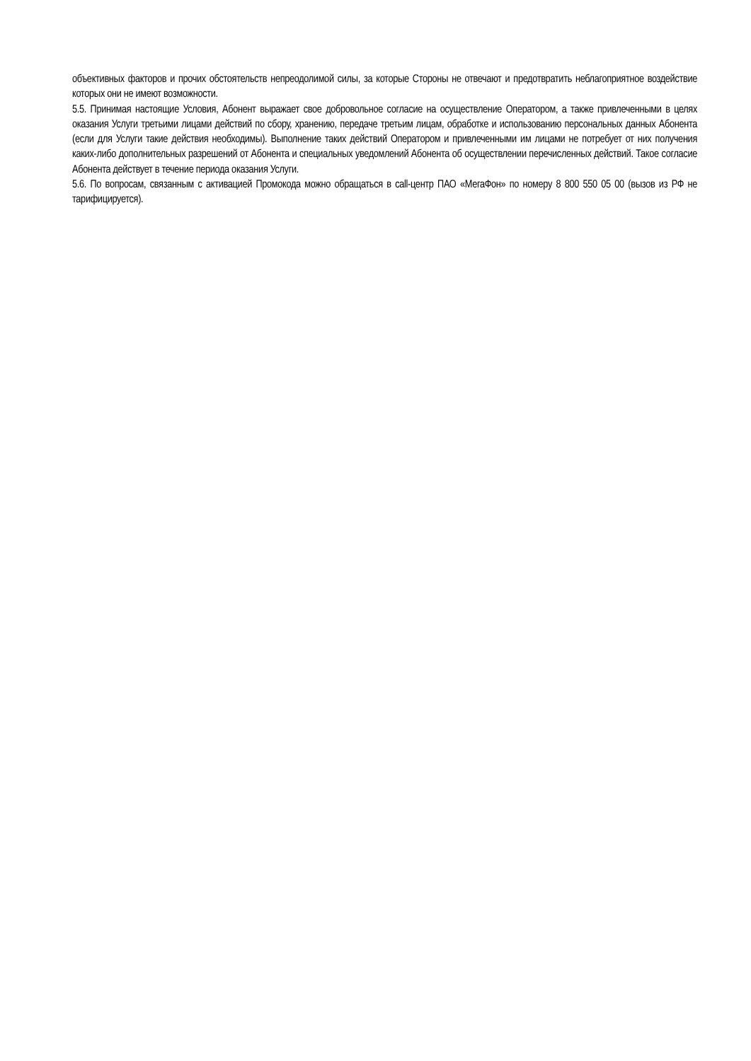объективных факторов и прочих обстоятельств непреодолимой силы, за которые Стороны не отвечают и предотвратить неблагоприятное воздействие которых они не имеют возможности.
5.5. Принимая настоящие Условия, Абонент выражает свое добровольное согласие на осуществление Оператором, а также привлеченными в целях оказания Услуги третьими лицами действий по сбору, хранению, передаче третьим лицам, обработке и использованию персональных данных Абонента (если для Услуги такие действия необходимы). Выполнение таких действий Оператором и привлеченными им лицами не потребует от них получения каких-либо дополнительных разрешений от Абонента и специальных уведомлений Абонента об осуществлении перечисленных действий. Такое согласие Абонента действует в течение периода оказания Услуги.
5.6. По вопросам, связанным с активацией Промокода можно обращаться в call-центр ПАО «МегаФон» по номеру 8 800 550 05 00 (вызов из РФ не тарифицируется).